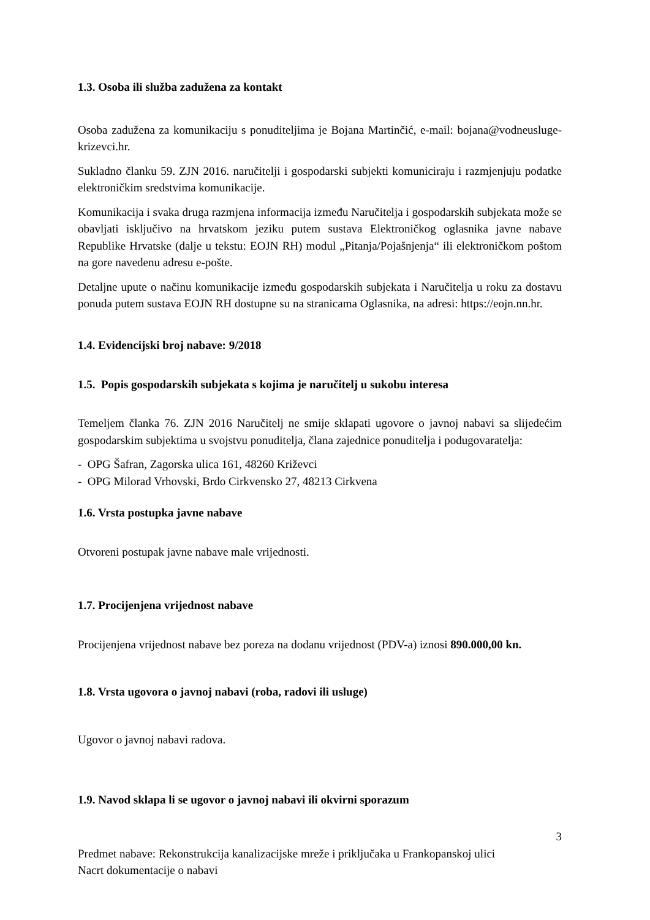1.3. Osoba ili služba zadužena za kontakt
Osoba zadužena za komunikaciju s ponuditeljima je Bojana Martinčić, e-mail: bojana@vodneusluge-krizevci.hr.
Sukladno članku 59. ZJN 2016. naručitelji i gospodarski subjekti komuniciraju i razmjenjuju podatke elektroničkim sredstvima komunikacije.
Komunikacija i svaka druga razmjena informacija između Naručitelja i gospodarskih subjekata može se obavljati isključivo na hrvatskom jeziku putem sustava Elektroničkog oglasnika javne nabave Republike Hrvatske (dalje u tekstu: EOJN RH) modul „Pitanja/Pojašnjenja“ ili elektroničkom poštom na gore navedenu adresu e-pošte.
Detaljne upute o načinu komunikacije između gospodarskih subjekata i Naručitelja u roku za dostavu ponuda putem sustava EOJN RH dostupne su na stranicama Oglasnika, na adresi: https://eojn.nn.hr.
1.4. Evidencijski broj nabave: 9/2018
1.5. Popis gospodarskih subjekata s kojima je naručitelj u sukobu interesa
Temeljem članka 76. ZJN 2016 Naručitelj ne smije sklapati ugovore o javnoj nabavi sa slijedećim gospodarskim subjektima u svojstvu ponuditelja, člana zajednice ponuditelja i podugovaratelja:
- OPG Šafran, Zagorska ulica 161, 48260 Križevci
- OPG Milorad Vrhovski, Brdo Cirkvensko 27, 48213 Cirkvena
1.6. Vrsta postupka javne nabave
Otvoreni postupak javne nabave male vrijednosti.
1.7. Procijenjena vrijednost nabave
Procijenjena vrijednost nabave bez poreza na dodanu vrijednost (PDV-a) iznosi 890.000,00 kn.
1.8. Vrsta ugovora o javnoj nabavi (roba, radovi ili usluge)
Ugovor o javnoj nabavi radova.
1.9. Navod sklapa li se ugovor o javnoj nabavi ili okvirni sporazum
3
Predmet nabave: Rekonstrukcija kanalizacijske mreže i priključaka u Frankopanskoj ulici
Nacrt dokumentacije o nabavi